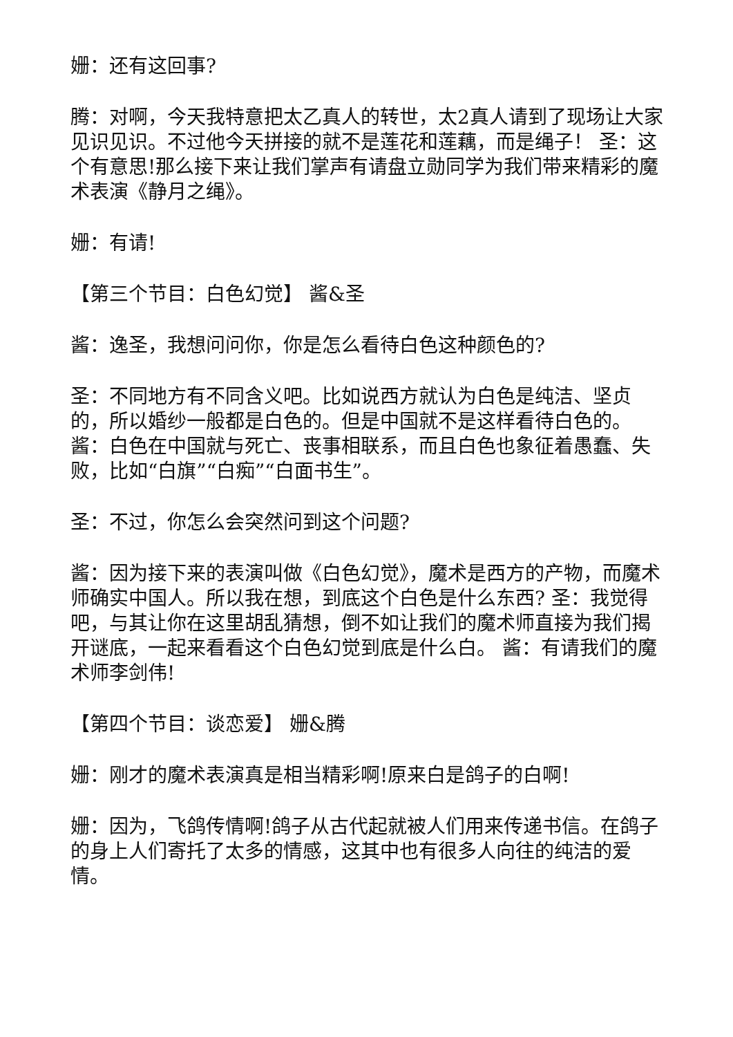姗：还有这回事?
腾：对啊，今天我特意把太乙真人的转世，太2真人请到了现场让大家见识见识。不过他今天拼接的就不是莲花和莲藕，而是绳子！ 圣：这个有意思!那么接下来让我们掌声有请盘立勋同学为我们带来精彩的魔术表演《静月之绳》。
姗：有请!
【第三个节目：白色幻觉】 酱&圣
酱：逸圣，我想问问你，你是怎么看待白色这种颜色的?
圣：不同地方有不同含义吧。比如说西方就认为白色是纯洁、坚贞的，所以婚纱一般都是白色的。但是中国就不是这样看待白色的。 酱：白色在中国就与死亡、丧事相联系，而且白色也象征着愚蠢、失败，比如“白旗”“白痴”“白面书生”。
圣：不过，你怎么会突然问到这个问题?
酱：因为接下来的表演叫做《白色幻觉》，魔术是西方的产物，而魔术师确实中国人。所以我在想，到底这个白色是什么东西? 圣：我觉得吧，与其让你在这里胡乱猜想，倒不如让我们的魔术师直接为我们揭开谜底，一起来看看这个白色幻觉到底是什么白。 酱：有请我们的魔术师李剑伟!
【第四个节目：谈恋爱】 姗&腾
姗：刚才的魔术表演真是相当精彩啊!原来白是鸽子的白啊!
姗：因为，飞鸽传情啊!鸽子从古代起就被人们用来传递书信。在鸽子的身上人们寄托了太多的情感，这其中也有很多人向往的纯洁的爱情。